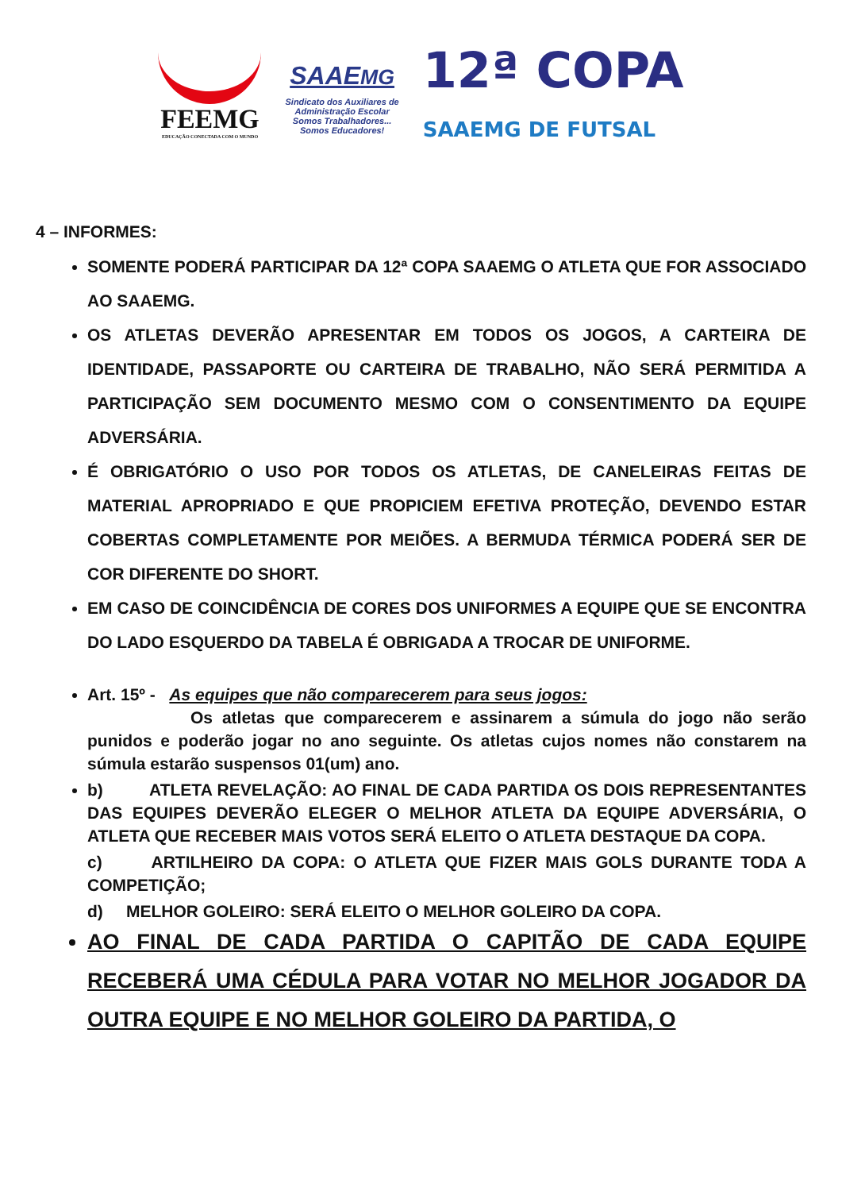FEEMG
EDUCAÇÃO CONECTADA COM O MUNDO
SAAEMG
Sindicato dos Auxiliares de
Administração Escolar
Somos Trabalhadores...
Somos Educadores!
12ª COPA
SAAEMG DE FUTSAL
4 – INFORMES:
SOMENTE PODERÁ PARTICIPAR DA 12ª COPA SAAEMG O ATLETA QUE FOR ASSOCIADO AO SAAEMG.
OS ATLETAS DEVERÃO APRESENTAR EM TODOS OS JOGOS, A CARTEIRA DE IDENTIDADE, PASSAPORTE OU CARTEIRA DE TRABALHO, NÃO SERÁ PERMITIDA A PARTICIPAÇÃO SEM DOCUMENTO MESMO COM O CONSENTIMENTO DA EQUIPE ADVERSÁRIA.
É OBRIGATÓRIO O USO POR TODOS OS ATLETAS, DE CANELEIRAS FEITAS DE MATERIAL APROPRIADO E QUE PROPICIEM EFETIVA PROTEÇÃO, DEVENDO ESTAR COBERTAS COMPLETAMENTE POR MEIÕES. A BERMUDA TÉRMICA PODERÁ SER DE COR DIFERENTE DO SHORT.
EM CASO DE COINCIDÊNCIA DE CORES DOS UNIFORMES A EQUIPE QUE SE ENCONTRA DO LADO ESQUERDO DA TABELA É OBRIGADA A TROCAR DE UNIFORME.
Art. 15º - As equipes que não comparecerem para seus jogos:
Os atletas que comparecerem e assinarem a súmula do jogo não serão punidos e poderão jogar no ano seguinte. Os atletas cujos nomes não constarem na súmula estarão suspensos 01(um) ano.
b) ATLETA REVELAÇÃO: AO FINAL DE CADA PARTIDA OS DOIS REPRESENTANTES DAS EQUIPES DEVERÃO ELEGER O MELHOR ATLETA DA EQUIPE ADVERSÁRIA, O ATLETA QUE RECEBER MAIS VOTOS SERÁ ELEITO O ATLETA DESTAQUE DA COPA.
c) ARTILHEIRO DA COPA: O ATLETA QUE FIZER MAIS GOLS DURANTE TODA A COMPETIÇÃO;
d) MELHOR GOLEIRO: SERÁ ELEITO O MELHOR GOLEIRO DA COPA.
AO FINAL DE CADA PARTIDA O CAPITÃO DE CADA EQUIPE RECEBERÁ UMA CÉDULA PARA VOTAR NO MELHOR JOGADOR DA OUTRA EQUIPE E NO MELHOR GOLEIRO DA PARTIDA, O